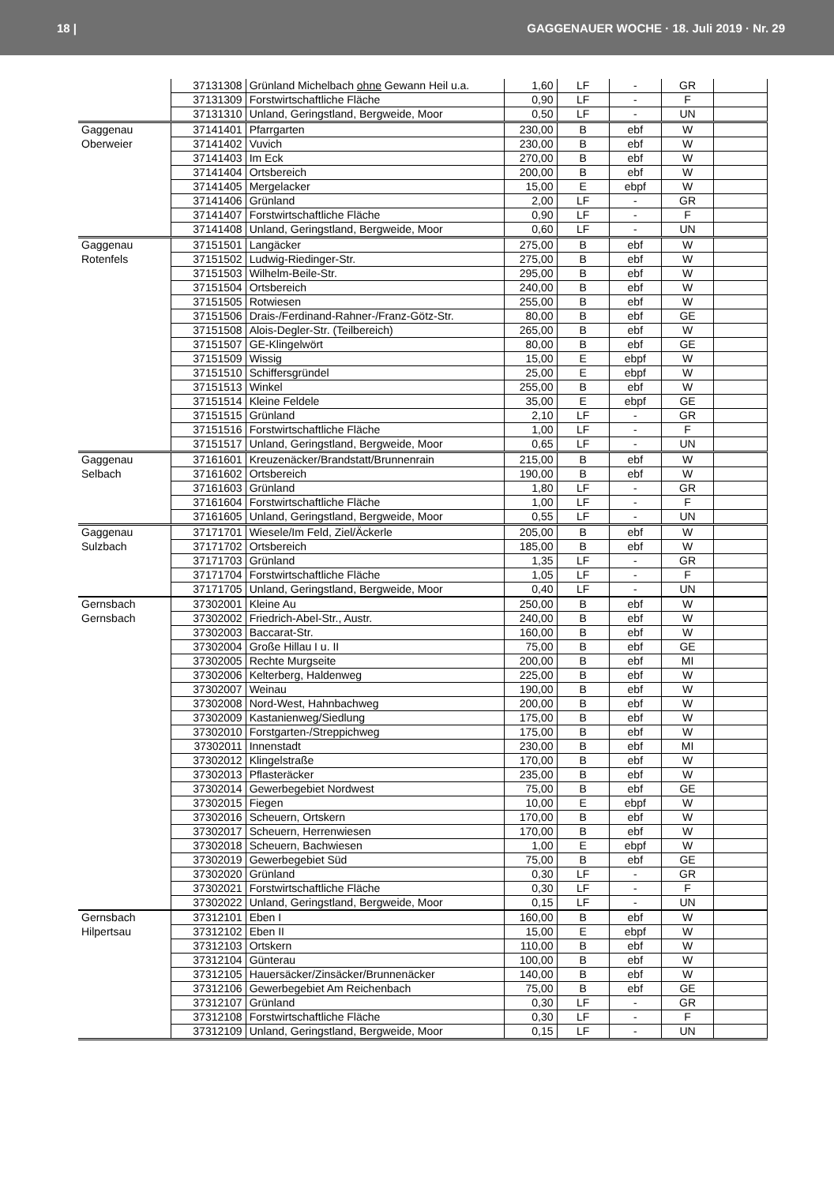18 | GAGGENAUER WOCHE · 18. Juli 2019 · Nr. 29
| | 37131308 | Grünland Michelbach ohne Gewann Heil u.a. | 1,60 | LF | - | GR | |
| | 37131309 | Forstwirtschaftliche Fläche | 0,90 | LF | - | F | |
| | 37131310 | Unland, Geringstland, Bergweide, Moor | 0,50 | LF | - | UN | |
| Gaggenau | 37141401 | Pfarrgarten | 230,00 | B | ebf | W | |
| Oberweier | 37141402 | Vuvich | 230,00 | B | ebf | W | |
| | 37141403 | Im Eck | 270,00 | B | ebf | W | |
| | 37141404 | Ortsbereich | 200,00 | B | ebf | W | |
| | 37141405 | Mergelacker | 15,00 | E | ebpf | W | |
| | 37141406 | Grünland | 2,00 | LF | - | GR | |
| | 37141407 | Forstwirtschaftliche Fläche | 0,90 | LF | - | F | |
| | 37141408 | Unland, Geringstland, Bergweide, Moor | 0,60 | LF | - | UN | |
| Gaggenau | 37151501 | Langäcker | 275,00 | B | ebf | W | |
| Rotenfels | 37151502 | Ludwig-Riedinger-Str. | 275,00 | B | ebf | W | |
| | 37151503 | Wilhelm-Beile-Str. | 295,00 | B | ebf | W | |
| | 37151504 | Ortsbereich | 240,00 | B | ebf | W | |
| | 37151505 | Rotwiesen | 255,00 | B | ebf | W | |
| | 37151506 | Drais-/Ferdinand-Rahner-/Franz-Götz-Str. | 80,00 | B | ebf | GE | |
| | 37151508 | Alois-Degler-Str. (Teilbereich) | 265,00 | B | ebf | W | |
| | 37151507 | GE-Klingelwört | 80,00 | B | ebf | GE | |
| | 37151509 | Wissig | 15,00 | E | ebpf | W | |
| | 37151510 | Schiffersgründel | 25,00 | E | ebpf | W | |
| | 37151513 | Winkel | 255,00 | B | ebf | W | |
| | 37151514 | Kleine Feldele | 35,00 | E | ebpf | GE | |
| | 37151515 | Grünland | 2,10 | LF | - | GR | |
| | 37151516 | Forstwirtschaftliche Fläche | 1,00 | LF | - | F | |
| | 37151517 | Unland, Geringstland, Bergweide, Moor | 0,65 | LF | - | UN | |
| Gaggenau | 37161601 | Kreuzenäcker/Brandstatt/Brunnenrain | 215,00 | B | ebf | W | |
| Selbach | 37161602 | Ortsbereich | 190,00 | B | ebf | W | |
| | 37161603 | Grünland | 1,80 | LF | - | GR | |
| | 37161604 | Forstwirtschaftliche Fläche | 1,00 | LF | - | F | |
| | 37161605 | Unland, Geringstland, Bergweide, Moor | 0,55 | LF | - | UN | |
| Gaggenau | 37171701 | Wiesele/Im Feld, Ziel/Äckerle | 205,00 | B | ebf | W | |
| Sulzbach | 37171702 | Ortsbereich | 185,00 | B | ebf | W | |
| | 37171703 | Grünland | 1,35 | LF | - | GR | |
| | 37171704 | Forstwirtschaftliche Fläche | 1,05 | LF | - | F | |
| | 37171705 | Unland, Geringstland, Bergweide, Moor | 0,40 | LF | - | UN | |
| Gernsbach | 37302001 | Kleine Au | 250,00 | B | ebf | W | |
| Gernsbach | 37302002 | Friedrich-Abel-Str., Austr. | 240,00 | B | ebf | W | |
| | 37302003 | Baccarat-Str. | 160,00 | B | ebf | W | |
| | 37302004 | Große Hillau I u. II | 75,00 | B | ebf | GE | |
| | 37302005 | Rechte Murgseite | 200,00 | B | ebf | MI | |
| | 37302006 | Kelterberg, Haldenweg | 225,00 | B | ebf | W | |
| | 37302007 | Weinau | 190,00 | B | ebf | W | |
| | 37302008 | Nord-West, Hahnbachweg | 200,00 | B | ebf | W | |
| | 37302009 | Kastanienweg/Siedlung | 175,00 | B | ebf | W | |
| | 37302010 | Forstgarten-/Streppichweg | 175,00 | B | ebf | W | |
| | 37302011 | Innenstadt | 230,00 | B | ebf | MI | |
| | 37302012 | Klingelstraße | 170,00 | B | ebf | W | |
| | 37302013 | Pflasteräcker | 235,00 | B | ebf | W | |
| | 37302014 | Gewerbegebiet Nordwest | 75,00 | B | ebf | GE | |
| | 37302015 | Fiegen | 10,00 | E | ebpf | W | |
| | 37302016 | Scheuern, Ortskern | 170,00 | B | ebf | W | |
| | 37302017 | Scheuern, Herrenwiesen | 170,00 | B | ebf | W | |
| | 37302018 | Scheuern, Bachwiesen | 1,00 | E | ebpf | W | |
| | 37302019 | Gewerbegebiet Süd | 75,00 | B | ebf | GE | |
| | 37302020 | Grünland | 0,30 | LF | - | GR | |
| | 37302021 | Forstwirtschaftliche Fläche | 0,30 | LF | - | F | |
| | 37302022 | Unland, Geringstland, Bergweide, Moor | 0,15 | LF | - | UN | |
| Gernsbach | 37312101 | Eben I | 160,00 | B | ebf | W | |
| Hilpertsau | 37312102 | Eben II | 15,00 | E | ebpf | W | |
| | 37312103 | Ortskern | 110,00 | B | ebf | W | |
| | 37312104 | Günterau | 100,00 | B | ebf | W | |
| | 37312105 | Hauersäcker/Zinsäcker/Brunnenäcker | 140,00 | B | ebf | W | |
| | 37312106 | Gewerbegebiet Am Reichenbach | 75,00 | B | ebf | GE | |
| | 37312107 | Grünland | 0,30 | LF | - | GR | |
| | 37312108 | Forstwirtschaftliche Fläche | 0,30 | LF | - | F | |
| | 37312109 | Unland, Geringstland, Bergweide, Moor | 0,15 | LF | - | UN | |